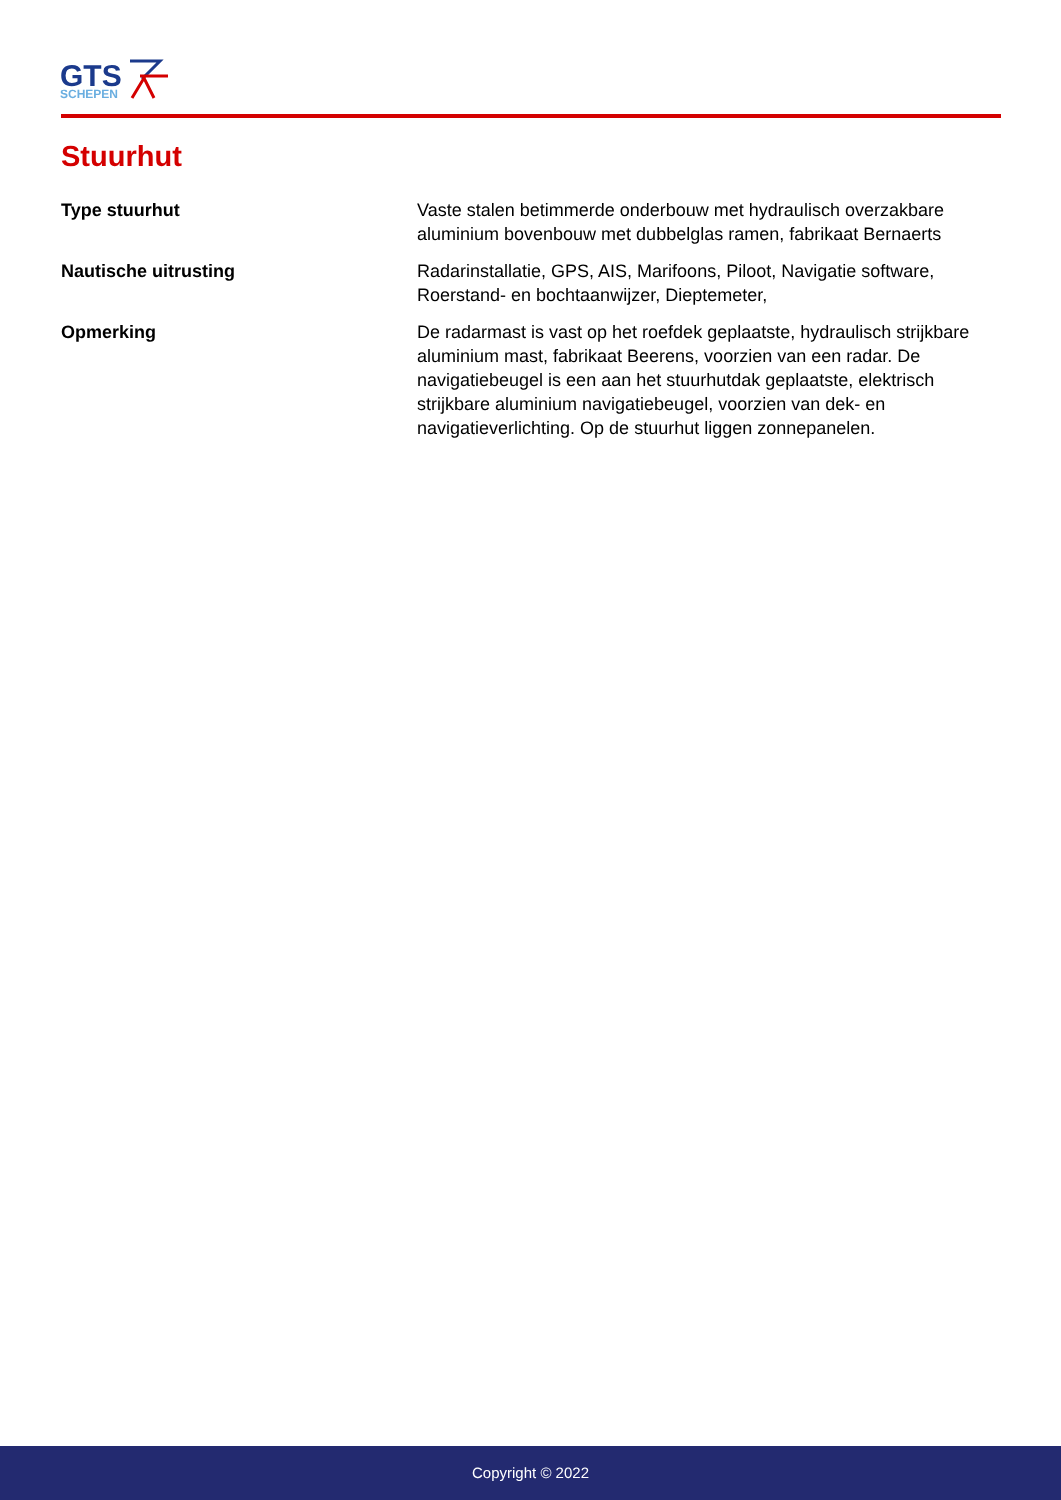GTS
SCHEPEN
Stuurhut
| Type stuurhut | Vaste stalen betimmerde onderbouw met hydraulisch overzakbare aluminium bovenbouw met dubbelglas ramen, fabrikaat Bernaerts |
| Nautische uitrusting | Radarinstallatie, GPS, AIS, Marifoons, Piloot, Navigatie software, Roerstand- en bochtaanwijzer, Dieptemeter, |
| Opmerking | De radarmast is vast op het roefdek geplaatste, hydraulisch strijkbare aluminium mast, fabrikaat Beerens, voorzien van een radar. De navigatiebeugel is een aan het stuurhutdak geplaatste, elektrisch strijkbare aluminium navigatiebeugel, voorzien van dek- en navigatieverlichting. Op de stuurhut liggen zonnepanelen. |
Copyright © 2022